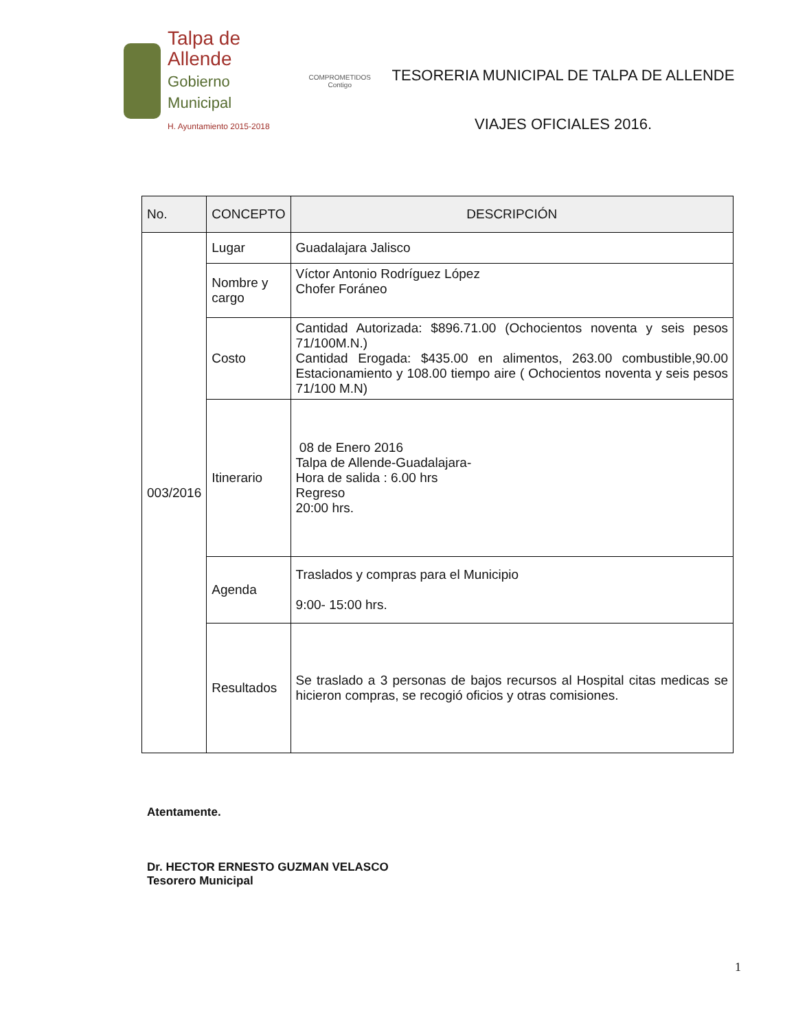Talpa de Allende
Gobierno Municipal
H. Ayuntamiento 2015-2018
COMPROMETIDOS
Contigo
TESORERIA MUNICIPAL DE TALPA DE ALLENDE
VIAJES OFICIALES 2016.
| No. | CONCEPTO | DESCRIPCIÓN |
| --- | --- | --- |
| 003/2016 | Lugar | Guadalajara Jalisco |
| | Nombre y cargo | Víctor Antonio Rodríguez López Chofer Foráneo |
| | Costo | Cantidad Autorizada: $896.71.00 (Ochocientos noventa y seis pesos 71/100M.N.) Cantidad Erogada: $435.00 en alimentos, 263.00 combustible,90.00 Estacionamiento y 108.00 tiempo aire ( Ochocientos noventa y seis pesos 71/100 M.N) |
| | Itinerario | 08 de Enero 2016 Talpa de Allende-Guadalajara- Hora de salida : 6.00 hrs Regreso 20:00 hrs. |
| | Agenda | Traslados y compras para el Municipio 9:00- 15:00 hrs. |
| | Resultados | Se traslado a 3 personas de bajos recursos al Hospital citas medicas se hicieron compras, se recogió oficios y otras comisiones. |
Atentamente.
Dr. HECTOR ERNESTO GUZMAN VELASCO
Tesorero Municipal
1